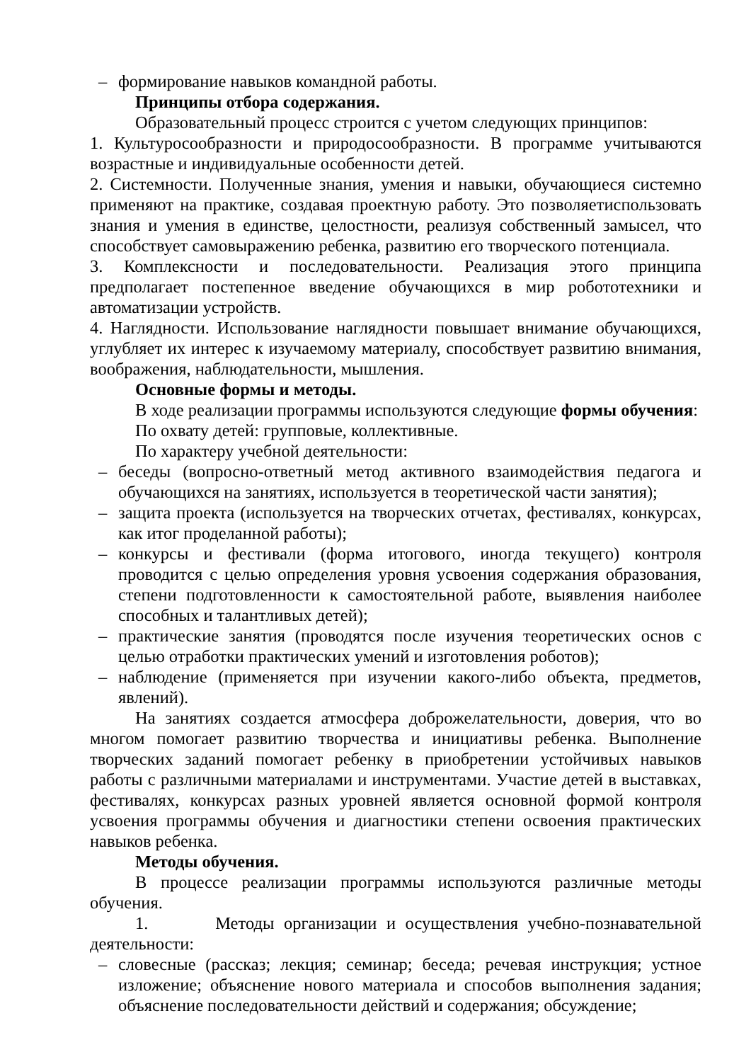– формирование навыков командной работы.
Принципы отбора содержания.
Образовательный процесс строится с учетом следующих принципов:
1. Культуросообразности и природосообразности. В программе учитываются возрастные и индивидуальные особенности детей.
2. Системности. Полученные знания, умения и навыки, обучающиеся системно применяют на практике, создавая проектную работу. Это позволяетиспользовать знания и умения в единстве, целостности, реализуя собственный замысел, что способствует самовыражению ребенка, развитию его творческого потенциала.
3. Комплексности и последовательности. Реализация этого принципа предполагает постепенное введение обучающихся в мир робототехники и автоматизации устройств.
4. Наглядности. Использование наглядности повышает внимание обучающихся, углубляет их интерес к изучаемому материалу, способствует развитию внимания, воображения, наблюдательности, мышления.
Основные формы и методы.
В ходе реализации программы используются следующие формы обучения:
По охвату детей: групповые, коллективные.
По характеру учебной деятельности:
– беседы (вопросно-ответный метод активного взаимодействия педагога и обучающихся на занятиях, используется в теоретической части занятия);
– защита проекта (используется на творческих отчетах, фестивалях, конкурсах, как итог проделанной работы);
– конкурсы и фестивали (форма итогового, иногда текущего) контроля проводится с целью определения уровня усвоения содержания образования, степени подготовленности к самостоятельной работе, выявления наиболее способных и талантливых детей);
– практические занятия (проводятся после изучения теоретических основ с целью отработки практических умений и изготовления роботов);
– наблюдение (применяется при изучении какого-либо объекта, предметов, явлений).
На занятиях создается атмосфера доброжелательности, доверия, что во многом помогает развитию творчества и инициативы ребенка. Выполнение творческих заданий помогает ребенку в приобретении устойчивых навыков работы с различными материалами и инструментами. Участие детей в выставках, фестивалях, конкурсах разных уровней является основной формой контроля усвоения программы обучения и диагностики степени освоения практических навыков ребенка.
Методы обучения.
В процессе реализации программы используются различные методы обучения.
1. Методы организации и осуществления учебно-познавательной деятельности:
– словесные (рассказ; лекция; семинар; беседа; речевая инструкция; устное изложение; объяснение нового материала и способов выполнения задания; объяснение последовательности действий и содержания; обсуждение;